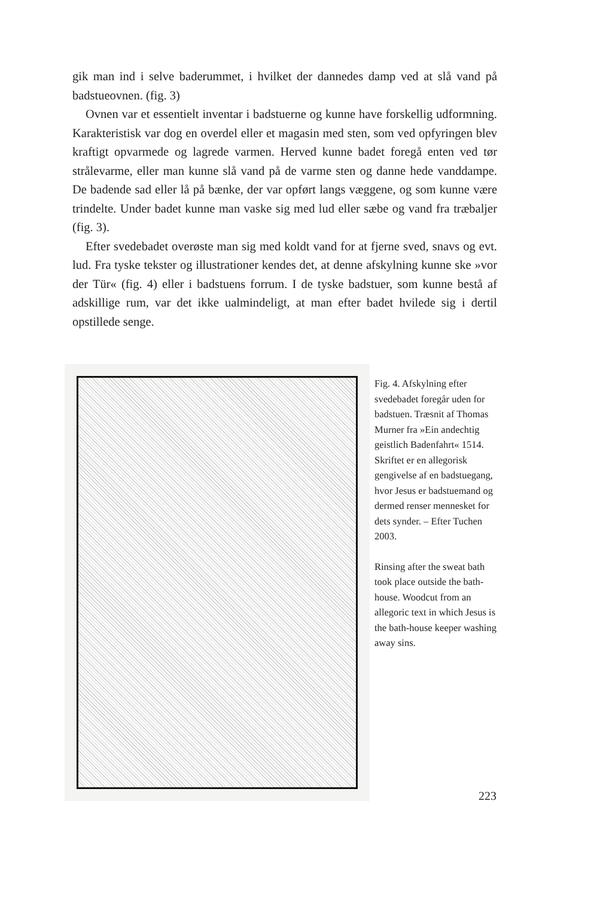gik man ind i selve baderummet, i hvilket der dannedes damp ved at slå vand på badstueovnen. (fig. 3)
Ovnen var et essentielt inventar i badstuerne og kunne have forskellig udformning. Karakteristisk var dog en overdel eller et magasin med sten, som ved opfyringen blev kraftigt opvarmede og lagrede varmen. Herved kunne badet foregå enten ved tør strålevarme, eller man kunne slå vand på de varme sten og danne hede vanddampe. De badende sad eller lå på bænke, der var opført langs væggene, og som kunne være trindelte. Under badet kunne man vaske sig med lud eller sæbe og vand fra træbaljer (fig. 3).
Efter svedebadet overøste man sig med koldt vand for at fjerne sved, snavs og evt. lud. Fra tyske tekster og illustrationer kendes det, at denne afskylning kunne ske »vor der Tür« (fig. 4) eller i badstuens forrum. I de tyske badstuer, som kunne bestå af adskillige rum, var det ikke ualmindeligt, at man efter badet hvilede sig i dertil opstillede senge.
Fig. 4. Afskylning efter svedebadet foregår uden for badstuen. Træsnit af Thomas Murner fra »Ein andechtig geistlich Badenfahrt« 1514. Skriftet er en allegorisk gengivelse af en badstuegang, hvor Jesus er badstuemand og dermed renser mennesket for dets synder. – Efter Tuchen 2003.
Rinsing after the sweat bath took place outside the bath-house. Woodcut from an allegoric text in which Jesus is the bath-house keeper washing away sins.
223